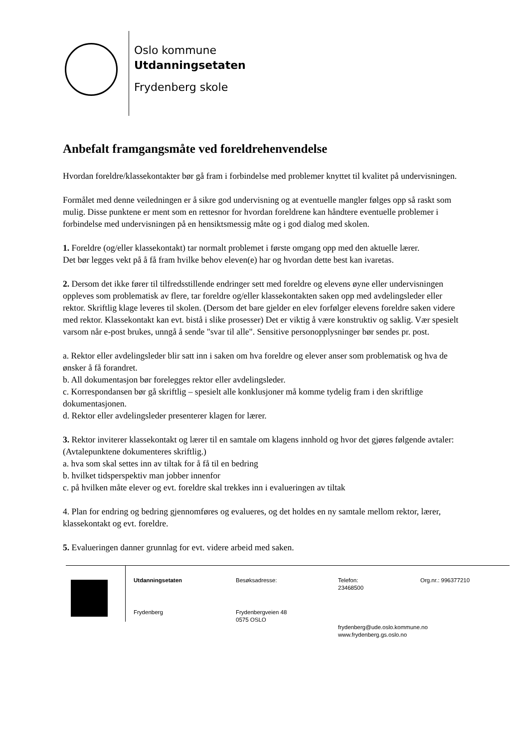Oslo kommune
Utdanningsetaten
Frydenberg skole
Anbefalt framgangsmåte ved foreldrehenvendelse
Hvordan foreldre/klassekontakter bør gå fram i forbindelse med problemer knyttet til kvalitet på undervisningen.
Formålet med denne veiledningen er å sikre god undervisning og at eventuelle mangler følges opp så raskt som mulig. Disse punktene er ment som en rettesnor for hvordan foreldrene kan håndtere eventuelle problemer i forbindelse med undervisningen på en hensiktsmessig måte og i god dialog med skolen.
1. Foreldre (og/eller klassekontakt) tar normalt problemet i første omgang opp med den aktuelle lærer.
Det bør legges vekt på å få fram hvilke behov eleven(e) har og hvordan dette best kan ivaretas.
2. Dersom det ikke fører til tilfredsstillende endringer sett med foreldre og elevens øyne eller undervisningen oppleves som problematisk av flere, tar foreldre og/eller klassekontakten saken opp med avdelingsleder eller rektor. Skriftlig klage leveres til skolen. (Dersom det bare gjelder en elev forfølger elevens foreldre saken videre med rektor. Klassekontakt kan evt. bistå i slike prosesser) Det er viktig å være konstruktiv og saklig. Vær spesielt varsom når e-post brukes, unngå å sende "svar til alle". Sensitive personopplysninger bør sendes pr. post.
a. Rektor eller avdelingsleder blir satt inn i saken om hva foreldre og elever anser som problematisk og hva de ønsker å få forandret.
b. All dokumentasjon bør forelegges rektor eller avdelingsleder.
c. Korrespondansen bør gå skriftlig – spesielt alle konklusjoner må komme tydelig fram i den skriftlige dokumentasjonen.
d. Rektor eller avdelingsleder presenterer klagen for lærer.
3. Rektor inviterer klassekontakt og lærer til en samtale om klagens innhold og hvor det gjøres følgende avtaler: (Avtalepunktene dokumenteres skriftlig.)
a. hva som skal settes inn av tiltak for å få til en bedring
b. hvilket tidsperspektiv man jobber innenfor
c. på hvilken måte elever og evt. foreldre skal trekkes inn i evalueringen av tiltak
4. Plan for endring og bedring gjennomføres og evalueres, og det holdes en ny samtale mellom rektor, lærer, klassekontakt og evt. foreldre.
5. Evalueringen danner grunnlag for evt. videre arbeid med saken.
Utdanningsetaten
Besøksadresse:
Telefon:
23468500
Org.nr.: 996377210
Frydenberg
Frydenbergveien 48
0575 OSLO
frydenberg@ude.oslo.kommune.no
www.frydenberg.gs.oslo.no